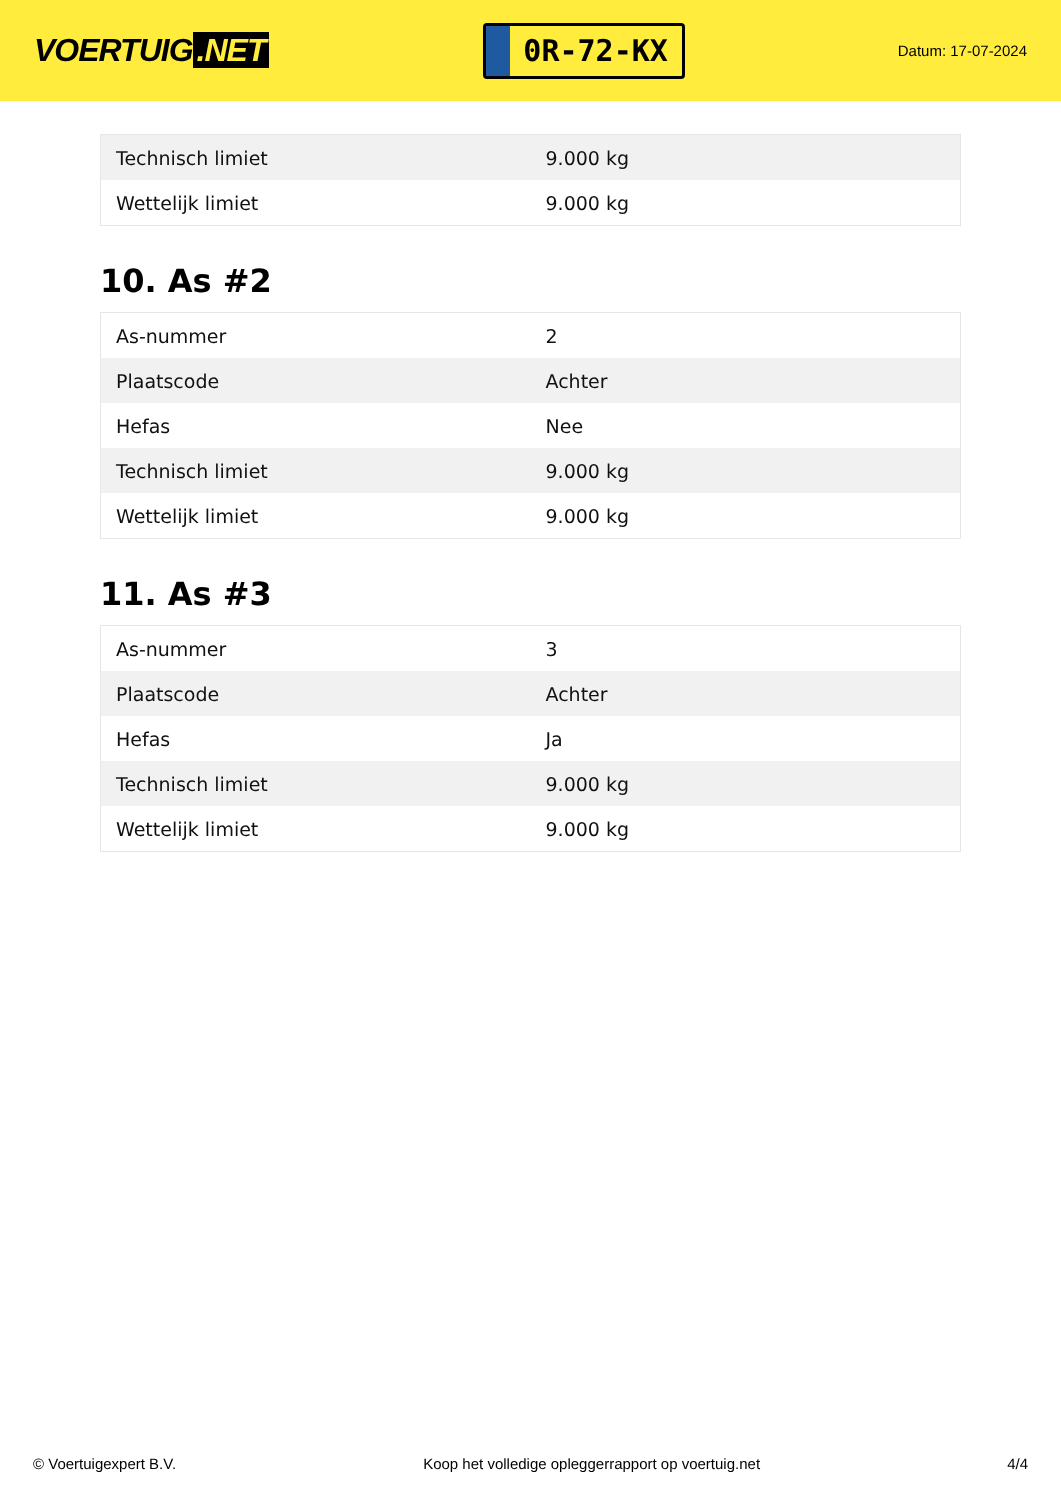VOERTUIG.NET
0R-72-KX
Datum: 17-07-2024
| Technisch limiet | 9.000 kg |
| Wettelijk limiet | 9.000 kg |
10. As #2
| As-nummer | 2 |
| Plaatscode | Achter |
| Hefas | Nee |
| Technisch limiet | 9.000 kg |
| Wettelijk limiet | 9.000 kg |
11. As #3
| As-nummer | 3 |
| Plaatscode | Achter |
| Hefas | Ja |
| Technisch limiet | 9.000 kg |
| Wettelijk limiet | 9.000 kg |
© Voertuigexpert B.V. Koop het volledige opleggerrapport op voertuig.net 4/4